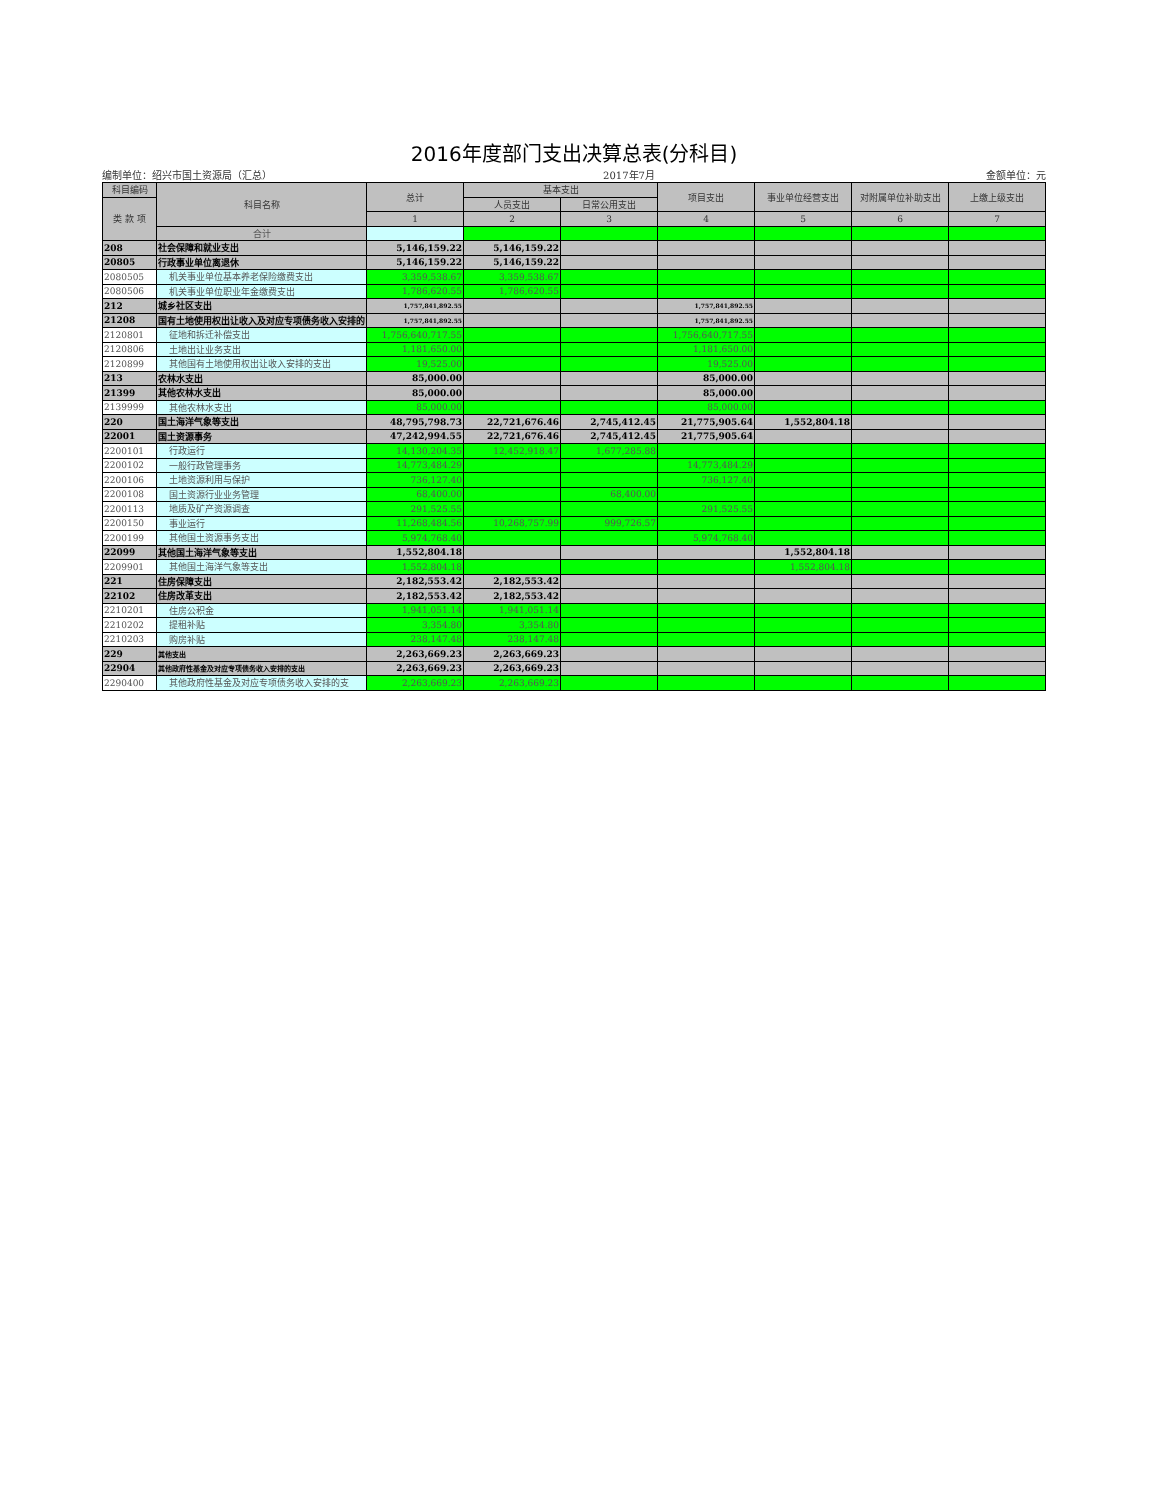2016年度部门支出决算总表(分科目)
编制单位：绍兴市国土资源局（汇总） 2017年7月 金额单位：元
| 科目编码 | 科目名称 | 总计 | 基本支出 | | 项目支出 | 事业单位经营支出 | 对附属单位补助支出 | 上缴上级支出 |
| --- | --- | --- | --- | --- | --- | --- | --- | --- |
| 类 款 项 | | | 人员支出 | 日常公用支出 | | | | |
| | | 1 | 2 | 3 | 4 | 5 | 6 | 7 |
| | 合计 | | | | | | | |
| 208 | 社会保障和就业支出 | 5,146,159.22 | 5,146,159.22 | | | | | |
| 20805 | 行政事业单位离退休 | 5,146,159.22 | 5,146,159.22 | | | | | |
| 2080505 | 机关事业单位基本养老保险缴费支出 | 3,359,538.67 | 3,359,538.67 | | | | | |
| 2080506 | 机关事业单位职业年金缴费支出 | 1,786,620.55 | 1,786,620.55 | | | | | |
| 212 | 城乡社区支出 | 1,757,841,892.55 | | | 1,757,841,892.55 | | | |
| 21208 | 国有土地使用权出让收入及对应专项债务收入安排的 | 1,757,841,892.55 | | | 1,757,841,892.55 | | | |
| 2120801 | 征地和拆迁补偿支出 | 1,756,640,717.55 | | | 1,756,640,717.55 | | | |
| 2120806 | 土地出让业务支出 | 1,181,650.00 | | | 1,181,650.00 | | | |
| 2120899 | 其他国有土地使用权出让收入安排的支出 | 19,525.00 | | | 19,525.00 | | | |
| 213 | 农林水支出 | 85,000.00 | | | 85,000.00 | | | |
| 21399 | 其他农林水支出 | 85,000.00 | | | 85,000.00 | | | |
| 2139999 | 其他农林水支出 | 85,000.00 | | | 85,000.00 | | | |
| 220 | 国土海洋气象等支出 | 48,795,798.73 | 22,721,676.46 | 2,745,412.45 | 21,775,905.64 | 1,552,804.18 | | |
| 22001 | 国土资源事务 | 47,242,994.55 | 22,721,676.46 | 2,745,412.45 | 21,775,905.64 | | | |
| 2200101 | 行政运行 | 14,130,204.35 | 12,452,918.47 | 1,677,285.88 | | | | |
| 2200102 | 一般行政管理事务 | 14,773,484.29 | | | 14,773,484.29 | | | |
| 2200106 | 土地资源利用与保护 | 736,127.40 | | | 736,127.40 | | | |
| 2200108 | 国土资源行业业务管理 | 68,400.00 | | 68,400.00 | | | | |
| 2200113 | 地质及矿产资源调查 | 291,525.55 | | | 291,525.55 | | | |
| 2200150 | 事业运行 | 11,268,484.56 | 10,268,757.99 | 999,726.57 | | | | |
| 2200199 | 其他国土资源事务支出 | 5,974,768.40 | | | 5,974,768.40 | | | |
| 22099 | 其他国土海洋气象等支出 | 1,552,804.18 | | | | 1,552,804.18 | | |
| 2209901 | 其他国土海洋气象等支出 | 1,552,804.18 | | | | 1,552,804.18 | | |
| 221 | 住房保障支出 | 2,182,553.42 | 2,182,553.42 | | | | | |
| 22102 | 住房改革支出 | 2,182,553.42 | 2,182,553.42 | | | | | |
| 2210201 | 住房公积金 | 1,941,051.14 | 1,941,051.14 | | | | | |
| 2210202 | 提租补贴 | 3,354.80 | 3,354.80 | | | | | |
| 2210203 | 购房补贴 | 238,147.48 | 238,147.48 | | | | | |
| 229 | 其他支出 | 2,263,669.23 | 2,263,669.23 | | | | | |
| 22904 | 其他政府性基金及对应专项债务收入安排的支出 | 2,263,669.23 | 2,263,669.23 | | | | | |
| 2290400 | 其他政府性基金及对应专项债务收入安排的支 | 2,263,669.23 | 2,263,669.23 | | | | | |